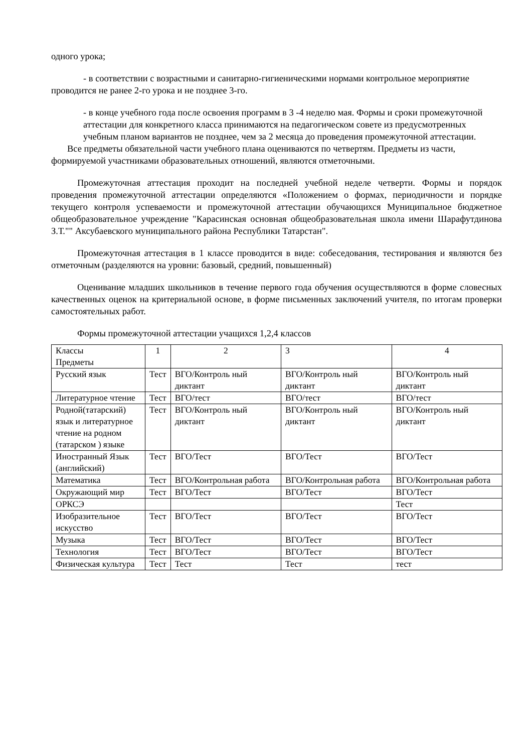одного урока;
- в соответствии с возрастными и санитарно-гигиеническими нормами контрольное мероприятие проводится не ранее 2-го урока и не позднее 3-го.
- в конце учебного года после освоения программ в 3 -4 неделю мая. Формы и сроки промежуточной аттестации для конкретного класса принимаются на педагогическом совете из предусмотренных учебным планом вариантов не позднее, чем за 2 месяца до проведения промежуточной аттестации.
Все предметы обязательной части учебного плана оцениваются по четвертям. Предметы из части, формируемой участниками образовательных отношений, являются отметочными.
Промежуточная аттестация проходит на последней учебной неделе четверти. Формы и порядок проведения промежуточной аттестации определяются «Положением о формах, периодичности и порядке текущего контроля успеваемости и промежуточной аттестации обучающихся Муниципальное бюджетное общеобразовательное учреждение "Карасинская основная общеобразовательная школа имени Шарафутдинова З.Т."" Аксубаевского муниципального района Республики Татарстан".
Промежуточная аттестация в 1 классе проводится в виде: собеседования, тестирования и являются без отметочным (разделяются на уровни: базовый, средний, повышенный)
Оценивание младших школьников в течение первого года обучения осуществляются в форме словесных качественных оценок на критериальной основе, в форме письменных заключений учителя, по итогам проверки самостоятельных работ.
Формы промежуточной аттестации учащихся 1,2,4 классов
| Классы Предметы | 1 | 2 | 3 | 4 |
| Русский язык | Тест | ВГО/Контроль ный диктант | ВГО/Контроль ный диктант | ВГО/Контроль ный диктант |
| Литературное чтение | Тест | ВГО/тест | ВГО/тест | ВГО/тест |
| Родной(татарский) язык и литературное чтение на родном (татарском ) языке | Тест | ВГО/Контроль ный диктант | ВГО/Контроль ный диктант | ВГО/Контроль ный диктант |
| Иностранный Язык (английский) | Тест | ВГО/Тест | ВГО/Тест | ВГО/Тест |
| Математика | Тест | ВГО/Контрольная работа | ВГО/Контрольная работа | ВГО/Контрольная работа |
| Окружающий мир | Тест | ВГО/Тест | ВГО/Тест | ВГО/Тест |
| ОРКСЭ | | | | Тест |
| Изобразительное искусство | Тест | ВГО/Тест | ВГО/Тест | ВГО/Тест |
| Музыка | Тест | ВГО/Тест | ВГО/Тест | ВГО/Тест |
| Технология | Тест | ВГО/Тест | ВГО/Тест | ВГО/Тест |
| Физическая культура | Тест | Тест | Тест | тест |